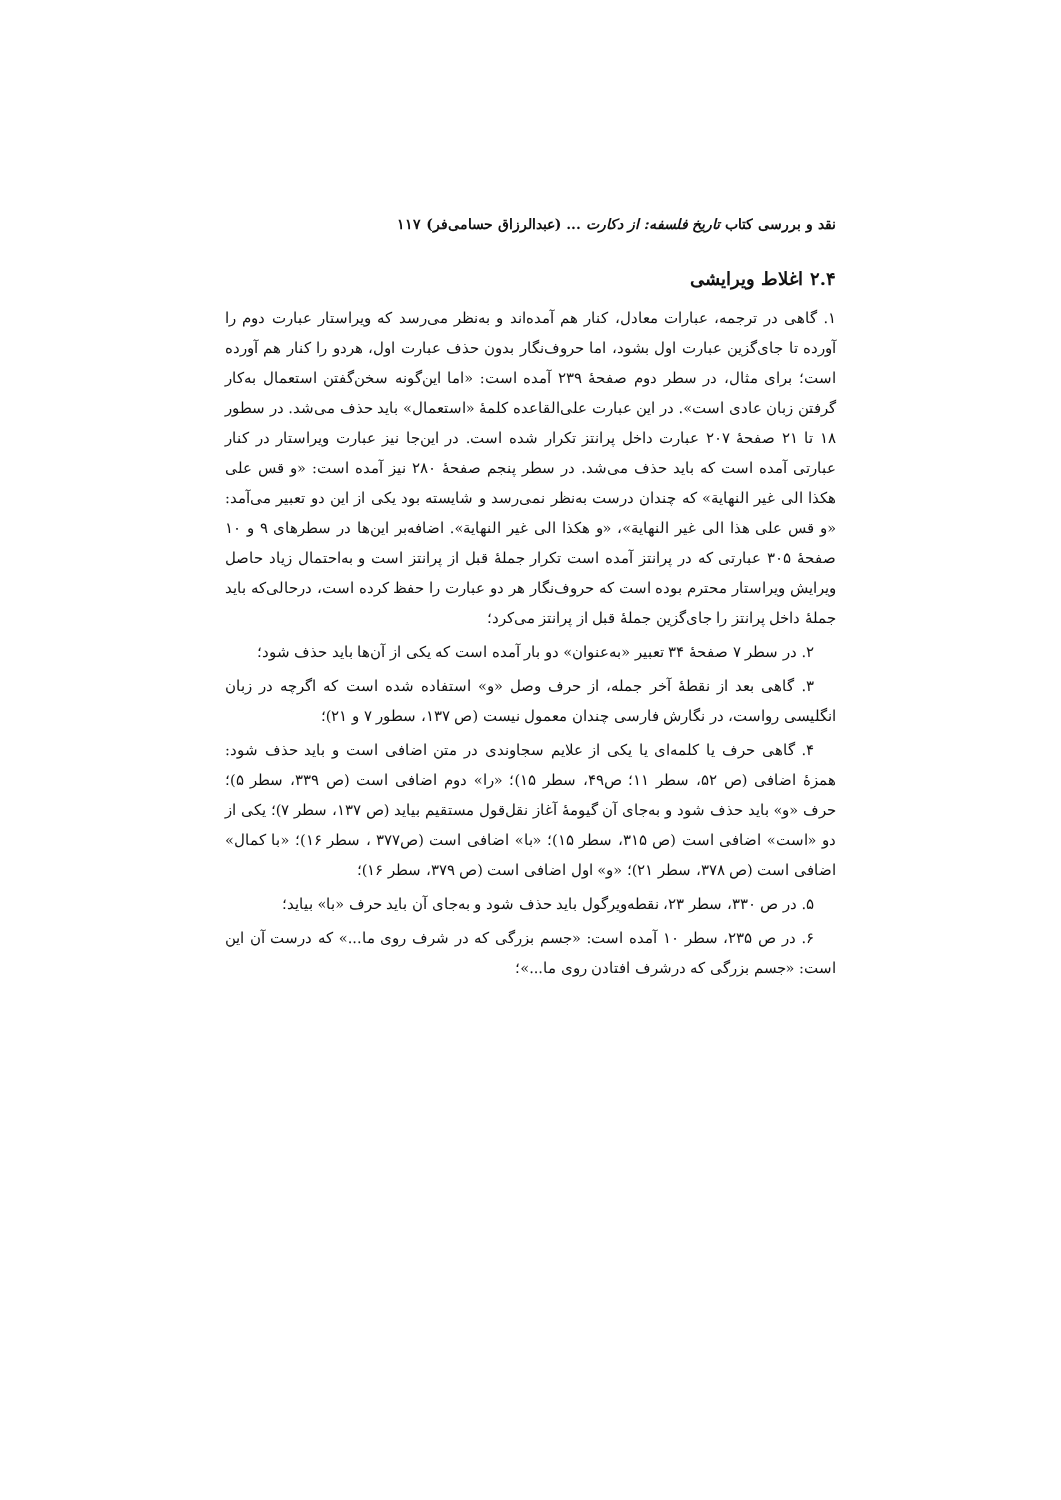نقد و بررسی کتاب تاریخ فلسفه: از دکارت ... (عبدالرزاق حسامی‌فر) ۱۱۷
۲.۴ اغلاط ویرایشی
۱. گاهی در ترجمه، عبارات معادل، کنار هم آمده‌اند و به‌نظر می‌رسد که ویراستار عبارت دوم را آورده تا جای‌گزین عبارت اول بشود، اما حروف‌نگار بدون حذف عبارت اول، هردو را کنار هم آورده است؛ برای مثال، در سطر دوم صفحهٔ ۲۳۹ آمده است: «اما این‌گونه سخن‌گفتن استعمال به‌کار گرفتن زبان عادی است». در این عبارت علی‌القاعده کلمهٔ «استعمال» باید حذف می‌شد. در سطور ۱۸ تا ۲۱ صفحهٔ ۲۰۷ عبارت داخل پرانتز تکرار شده است. در این‌جا نیز عبارت ویراستار در کنار عبارتی آمده است که باید حذف می‌شد. در سطر پنجم صفحهٔ ۲۸۰ نیز آمده است: «و قس علی هکذا الی غیر النهایة» که چندان درست به‌نظر نمی‌رسد و شایسته بود یکی از این دو تعبیر می‌آمد: «و قس علی هذا الی غیر النهایة»، «و هکذا الی غیر النهایة». اضافه‌بر این‌ها در سطرهای ۹ و ۱۰ صفحهٔ ۳۰۵ عبارتی که در پرانتز آمده است تکرار جملهٔ قبل از پرانتز است و به‌احتمال زیاد حاصل ویرایش ویراستار محترم بوده است که حروف‌نگار هر دو عبارت را حفظ کرده است، درحالی‌که باید جملهٔ داخل پرانتز را جای‌گزین جملهٔ قبل از پرانتز می‌کرد؛
۲. در سطر ۷ صفحهٔ ۳۴ تعبیر «به‌عنوان» دو بار آمده است که یکی از آن‌ها باید حذف شود؛
۳. گاهی بعد از نقطهٔ آخر جمله، از حرف وصل «و» استفاده شده است که اگرچه در زبان انگلیسی رواست، در نگارش فارسی چندان معمول نیست (ص ۱۳۷، سطور ۷ و ۲۱)؛
۴. گاهی حرف یا کلمه‌ای یا یکی از علایم سجاوندی در متن اضافی است و باید حذف شود: همزهٔ اضافی (ص ۵۲، سطر ۱۱؛ ص۴۹، سطر ۱۵)؛ «را» دوم اضافی است (ص ۳۳۹، سطر ۵)؛ حرف «و» باید حذف شود و به‌جای آن گیومهٔ آغاز نقل‌قول مستقیم بیاید (ص ۱۳۷، سطر ۷)؛ یکی از دو «است» اضافی است (ص ۳۱۵، سطر ۱۵)؛ «با» اضافی است (ص۳۷۷ ، سطر ۱۶)؛ «با کمال» اضافی است (ص ۳۷۸، سطر ۲۱)؛ «و» اول اضافی است (ص ۳۷۹، سطر ۱۶)؛
۵. در ص ۳۳۰، سطر ۲۳، نقطه‌ویرگول باید حذف شود و به‌جای آن باید حرف «با» بیاید؛
۶. در ص ۲۳۵، سطر ۱۰ آمده است: «جسم بزرگی که در شرف روی ما...» که درست آن این است: «جسم بزرگی که درشرف افتادن روی ما...»؛